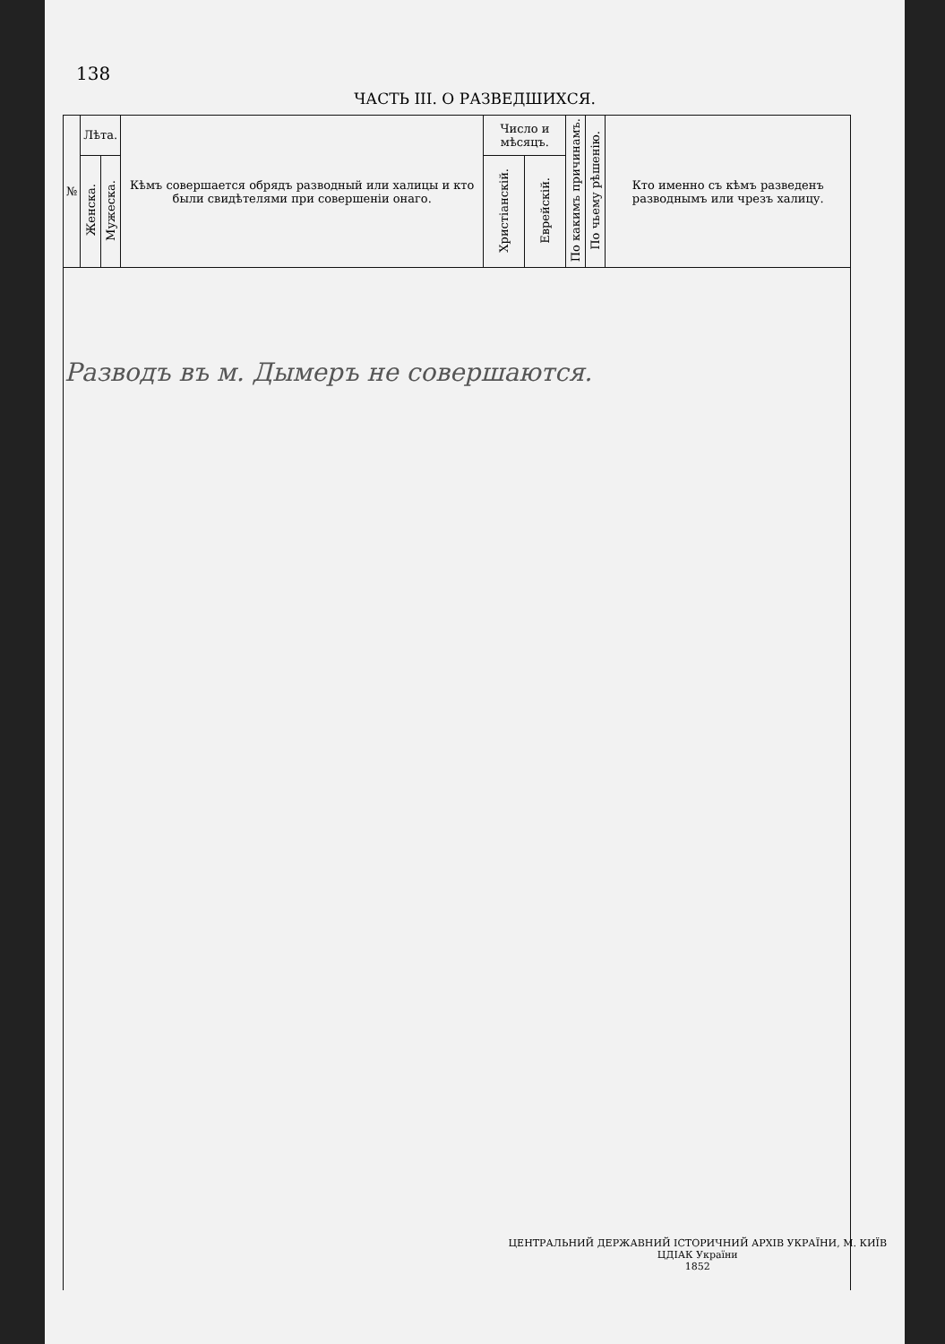138
ЧАСТЬ III. О РАЗВЕДШИХСЯ.
| № | Лѣта. | | Кѣмъ совершается обрядъ разводный или халицы и кто были свидѣтелями при совершеніи онаго. | Число и мѣсяцъ. | | По какимъ причинамъ. | По чьему рѣшенію. | Кто именно съ кѣмъ разведенъ разводнымъ или чрезъ халицу. |
| --- | --- | --- | --- | --- | --- | --- | --- | --- |
| | Женска. | Мужеска. | | Христіанскій. | Еврейскій. | | | |
| Разводъ въ м. Дымеръ не совершаются. | | | | | | | | |
ЦЕНТРАЛЬНИЙ ДЕРЖАВНИЙ ІСТОРИЧНИЙ АРХІВ УКРАЇНИ, М. КИЇВ
ЦДІАК України
1852